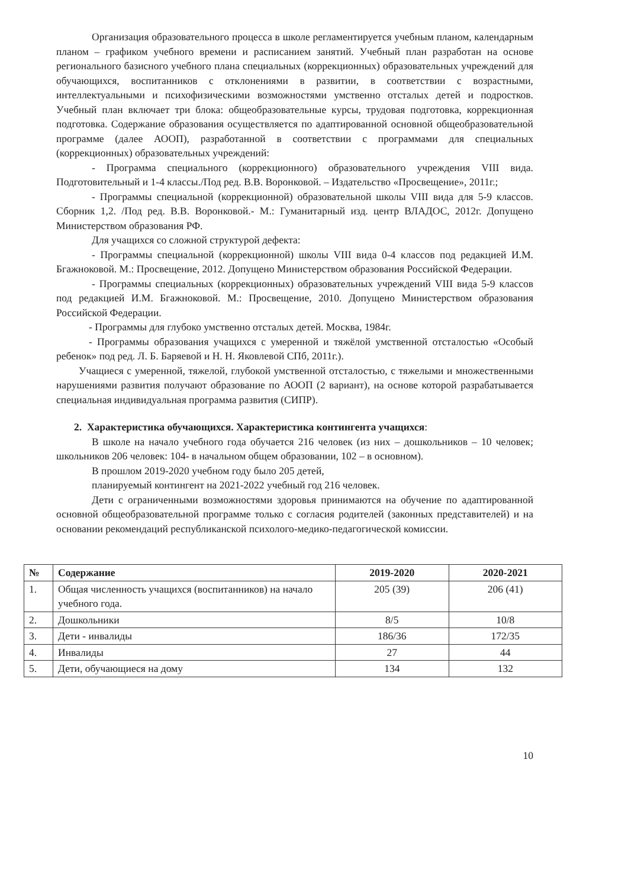Организация образовательного процесса в школе регламентируется учебным планом, календарным планом – графиком учебного времени и расписанием занятий. Учебный план разработан на основе регионального базисного учебного плана специальных (коррекционных) образовательных учреждений для обучающихся, воспитанников с отклонениями в развитии, в соответствии с возрастными, интеллектуальными и психофизическими возможностями умственно отсталых детей и подростков. Учебный план включает три блока: общеобразовательные курсы, трудовая подготовка, коррекционная подготовка. Содержание образования осуществляется по адаптированной основной общеобразовательной программе (далее АООП), разработанной в соответствии с программами для специальных (коррекционных) образовательных учреждений:
- Программа специального (коррекционного) образовательного учреждения VIII вида. Подготовительный и 1-4 классы./Под ред. В.В. Воронковой. – Издательство «Просвещение», 2011г.;
- Программы специальной (коррекционной) образовательной школы VIII вида для 5-9 классов. Сборник 1,2. /Под ред. В.В. Воронковой.- М.: Гуманитарный изд. центр ВЛАДОС, 2012г. Допущено Министерством образования РФ.
Для учащихся со сложной структурой дефекта:
- Программы специальной (коррекционной) школы VIII вида 0-4 классов под редакцией И.М. Бгажноковой. М.: Просвещение, 2012. Допущено Министерством образования Российской Федерации.
- Программы специальных (коррекционных) образовательных учреждений VIII вида 5-9 классов под редакцией И.М. Бгажноковой. М.: Просвещение, 2010. Допущено Министерством образования Российской Федерации.
- Программы для глубоко умственно отсталых детей. Москва, 1984г.
- Программы образования учащихся с умеренной и тяжёлой умственной отсталостью «Особый ребенок» под ред. Л. Б. Баряевой и Н. Н. Яковлевой СПб, 2011г.).
Учащиеся с умеренной, тяжелой, глубокой умственной отсталостью, с тяжелыми и множественными нарушениями развития получают образование по АООП (2 вариант), на основе которой разрабатывается специальная индивидуальная программа развития (СИПР).
2. Характеристика обучающихся. Характеристика контингента учащихся:
В школе на начало учебного года обучается 216 человек (из них – дошкольников – 10 человек; школьников 206 человек: 104- в начальном общем образовании, 102 – в основном).
В прошлом 2019-2020 учебном году было 205 детей,
планируемый контингент на 2021-2022 учебный год 216 человек.
Дети с ограниченными возможностями здоровья принимаются на обучение по адаптированной основной общеобразовательной программе только с согласия родителей (законных представителей) и на основании рекомендаций республиканской психолого-медико-педагогической комиссии.
| № | Содержание | 2019-2020 | 2020-2021 |
| --- | --- | --- | --- |
| 1. | Общая численность учащихся (воспитанников) на начало учебного года. | 205 (39) | 206 (41) |
| 2. | Дошкольники | 8/5 | 10/8 |
| 3. | Дети - инвалиды | 186/36 | 172/35 |
| 4. | Инвалиды | 27 | 44 |
| 5. | Дети, обучающиеся на дому | 134 | 132 |
10